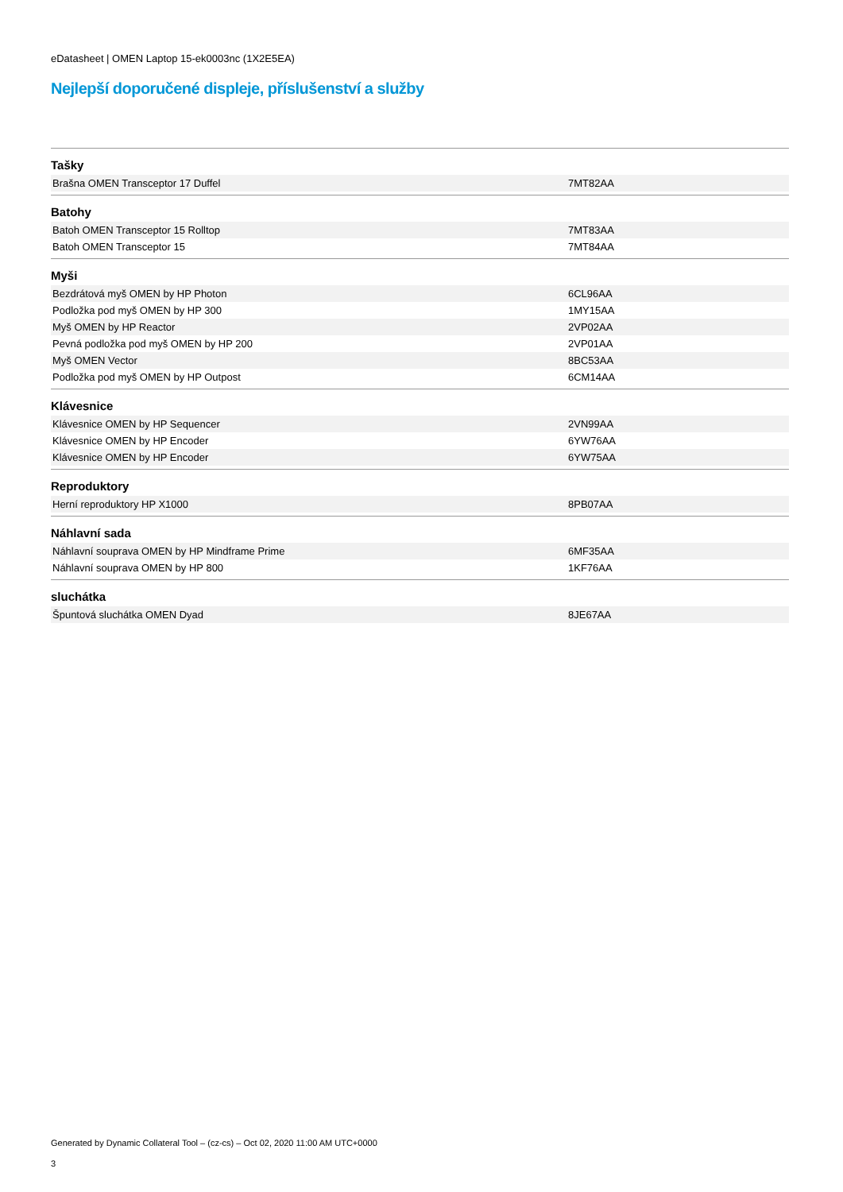eDatasheet | OMEN Laptop 15-ek0003nc (1X2E5EA)
Nejlepší doporučené displeje, příslušenství a služby
| Tašky | |
| --- | --- |
| Brašna OMEN Transceptor 17 Duffel | 7MT82AA |
| Batohy | |
| Batoh OMEN Transceptor 15 Rolltop | 7MT83AA |
| Batoh OMEN Transceptor 15 | 7MT84AA |
| Myši | |
| Bezdrátová myš OMEN by HP Photon | 6CL96AA |
| Podložka pod myš OMEN by HP 300 | 1MY15AA |
| Myš OMEN by HP Reactor | 2VP02AA |
| Pevná podložka pod myš OMEN by HP 200 | 2VP01AA |
| Myš OMEN Vector | 8BC53AA |
| Podložka pod myš OMEN by HP Outpost | 6CM14AA |
| Klávesnice | |
| Klávesnice OMEN by HP Sequencer | 2VN99AA |
| Klávesnice OMEN by HP Encoder | 6YW76AA |
| Klávesnice OMEN by HP Encoder | 6YW75AA |
| Reproduktory | |
| Herní reproduktory HP X1000 | 8PB07AA |
| Náhlavní sada | |
| Náhlavní souprava OMEN by HP Mindframe Prime | 6MF35AA |
| Náhlavní souprava OMEN by HP 800 | 1KF76AA |
| sluchátka | |
| Špuntová sluchátka OMEN Dyad | 8JE67AA |
Generated by Dynamic Collateral Tool – (cz-cs) – Oct 02, 2020 11:00 AM UTC+0000
3